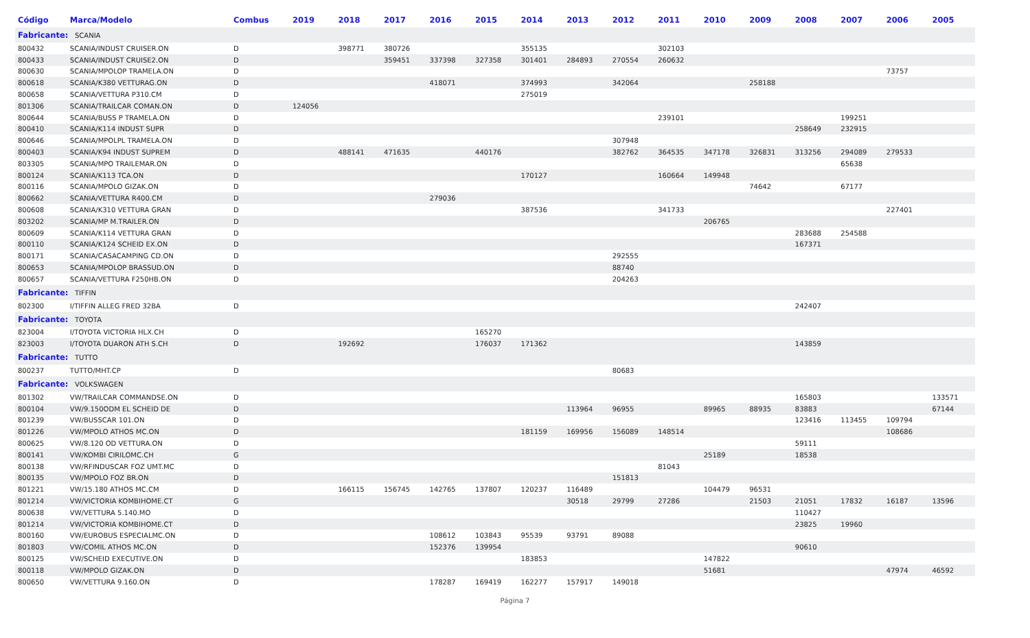| Código | Marca/Modelo | Combus | 2019 | 2018 | 2017 | 2016 | 2015 | 2014 | 2013 | 2012 | 2011 | 2010 | 2009 | 2008 | 2007 | 2006 | 2005 |
| --- | --- | --- | --- | --- | --- | --- | --- | --- | --- | --- | --- | --- | --- | --- | --- | --- | --- |
| Fabricante: SCANIA | | | | | | | | | | | | | | | | | |
| 800432 | SCANIA/INDUST CRUISER.ON | D | | 398771 | 380726 | | | 355135 | | | 302103 | | | | | | |
| 800433 | SCANIA/INDUST CRUISE2.ON | D | | | 359451 | 337398 | 327358 | 301401 | 284893 | 270554 | 260632 | | | | | | |
| 800630 | SCANIA/MPOLOP TRAMELA.ON | D | | | | | | | | | | | | | | 73757 | |
| 800618 | SCANIA/K380 VETTURAG.ON | D | | | | 418071 | | 374993 | | 342064 | | | 258188 | | | | |
| 800658 | SCANIA/VETTURA P310.CM | D | | | | | | 275019 | | | | | | | | | |
| 801306 | SCANIA/TRAILCAR COMAN.ON | D | 124056 | | | | | | | | | | | | | | |
| 800644 | SCANIA/BUSS P TRAMELA.ON | D | | | | | | | | | 239101 | | | | 199251 | | |
| 800410 | SCANIA/K114 INDUST SUPR | D | | | | | | | | | | | | 258649 | 232915 | | |
| 800646 | SCANIA/MPOLPL TRAMELA.ON | D | | | | | | | | 307948 | | | | | | | |
| 800403 | SCANIA/K94 INDUST SUPREM | D | | 488141 | 471635 | | 440176 | | | 382762 | 364535 | 347178 | 326831 | 313256 | 294089 | 279533 | |
| 803305 | SCANIA/MPO TRAILEMAR.ON | D | | | | | | | | | | | | | 65638 | | |
| 800124 | SCANIA/K113 TCA.ON | D | | | | | | 170127 | | | 160664 | 149948 | | | | | |
| 800116 | SCANIA/MPOLO GIZAK.ON | D | | | | | | | | | | | 74642 | | 67177 | | |
| 800662 | SCANIA/VETTURA R400.CM | D | | | | 279036 | | | | | | | | | | | |
| 800608 | SCANIA/K310 VETTURA GRAN | D | | | | | | 387536 | | | 341733 | | | | | 227401 | |
| 803202 | SCANIA/MP M.TRAILER.ON | D | | | | | | | | | | 206765 | | | | | |
| 800609 | SCANIA/K114 VETTURA GRAN | D | | | | | | | | | | | | 283688 | 254588 | | |
| 800110 | SCANIA/K124 SCHEID EX.ON | D | | | | | | | | | | | | 167371 | | | |
| 800171 | SCANIA/CASACAMPING CD.ON | D | | | | | | | | 292555 | | | | | | | |
| 800653 | SCANIA/MPOLOP BRASSUD.ON | D | | | | | | | | 88740 | | | | | | | |
| 800657 | SCANIA/VETTURA F250HB.ON | D | | | | | | | | 204263 | | | | | | | |
| Fabricante: TIFFIN | | | | | | | | | | | | | | | | | |
| 802300 | I/TIFFIN ALLEG FRED 32BA | D | | | | | | | | | | | | 242407 | | | |
| Fabricante: TOYOTA | | | | | | | | | | | | | | | | | |
| 823004 | I/TOYOTA VICTORIA HLX.CH | D | | | | | 165270 | | | | | | | | | | |
| 823003 | I/TOYOTA DUARON ATH S.CH | D | | 192692 | | | 176037 | 171362 | | | | | | 143859 | | | |
| Fabricante: TUTTO | | | | | | | | | | | | | | | | | |
| 800237 | TUTTO/MHT.CP | D | | | | | | | | 80683 | | | | | | | |
| Fabricante: VOLKSWAGEN | | | | | | | | | | | | | | | | | |
| 801302 | VW/TRAILCAR COMMANDSE.ON | D | | | | | | | | | | | | 165803 | | | 133571 |
| 800104 | VW/9.150ODM EL SCHEID DE | D | | | | | | | 113964 | 96955 | | 89965 | 88935 | 83883 | | | 67144 |
| 801239 | VW/BUSSCAR 101.ON | D | | | | | | | | | | | | 123416 | 113455 | 109794 | |
| 801226 | VW/MPOLO ATHOS MC.ON | D | | | | | | 181159 | 169956 | 156089 | 148514 | | | | | 108686 | |
| 800625 | VW/8.120 OD VETTURA.ON | D | | | | | | | | | | | | 59111 | | | |
| 800141 | VW/KOMBI CIRILOMC.CH | G | | | | | | | | | | 25189 | | 18538 | | | |
| 800138 | VW/RFINDUSCAR FOZ UMT.MC | D | | | | | | | | | 81043 | | | | | | |
| 800135 | VW/MPOLO FOZ BR.ON | D | | | | | | | | 151813 | | | | | | | |
| 801221 | VW/15.180 ATHOS MC.CM | D | | 166115 | 156745 | 142765 | 137807 | 120237 | 116489 | | | 104479 | 96531 | | | | |
| 801214 | VW/VICTORIA KOMBIHOME.CT | G | | | | | | | 30518 | 29799 | 27286 | | 21503 | 21051 | 17832 | 16187 | 13596 |
| 800638 | VW/VETTURA 5.140.MO | D | | | | | | | | | | | | 110427 | | | |
| 801214 | VW/VICTORIA KOMBIHOME.CT | D | | | | | | | | | | | | 23825 | 19960 | | |
| 800160 | VW/EUROBUS ESPECIALMC.ON | D | | | | 108612 | 103843 | 95539 | 93791 | 89088 | | | | | | | |
| 801803 | VW/COMIL ATHOS MC.ON | D | | | | 152376 | 139954 | | | | | | | 90610 | | | |
| 800125 | VW/SCHEID EXECUTIVE.ON | D | | | | | | 183853 | | | | 147822 | | | | | |
| 800118 | VW/MPOLO GIZAK.ON | D | | | | | | | | | | 51681 | | | | 47974 | 46592 |
| 800650 | VW/VETTURA 9.160.ON | D | | | | 178287 | 169419 | 162277 | 157917 | 149018 | | | | | | | |
Página 7